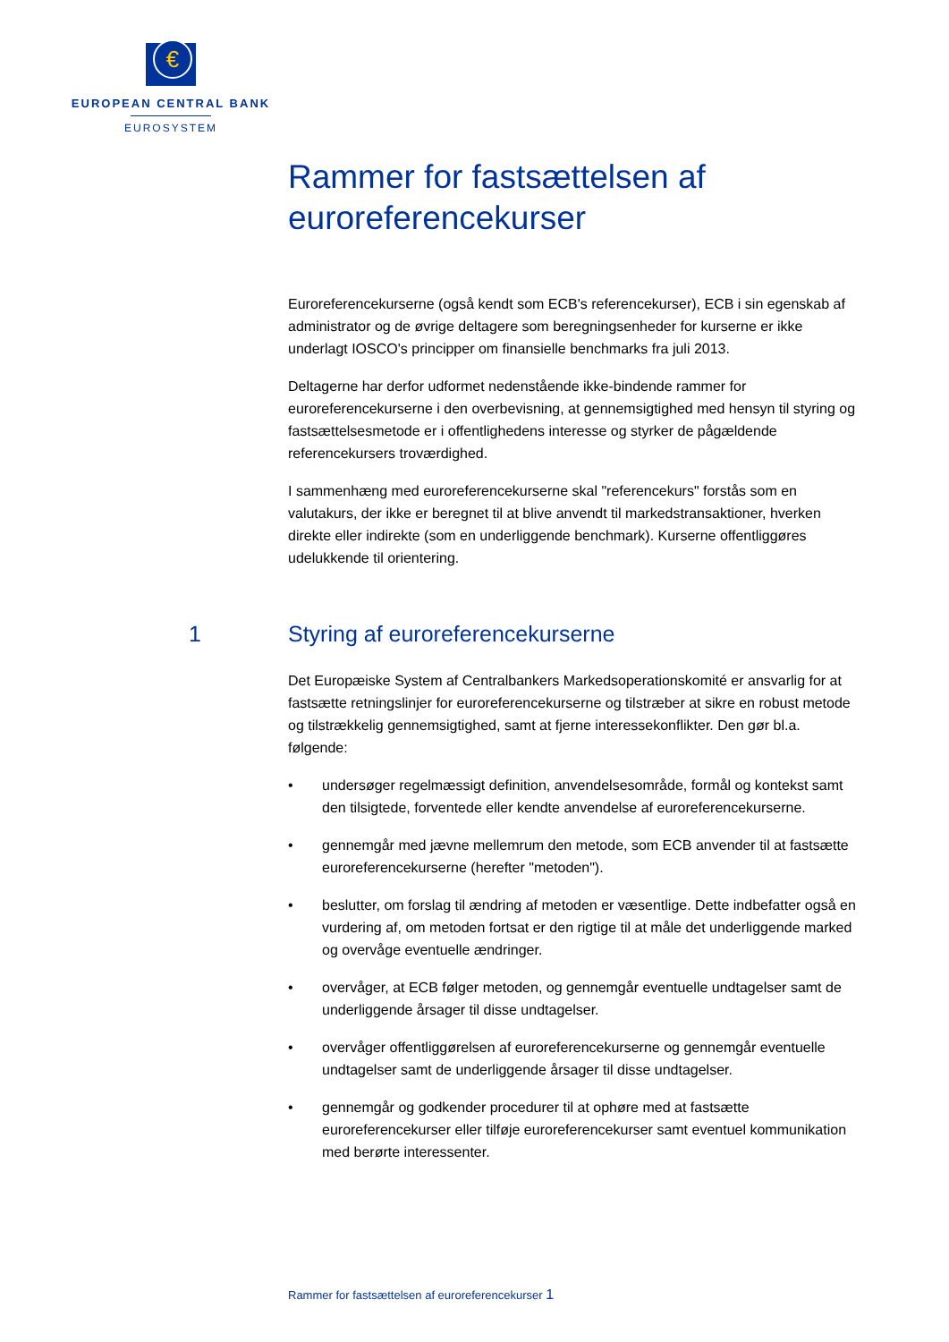€
EUROPEAN CENTRAL BANK
EUROSYSTEM
Rammer for fastsættelsen af euroreferencekurser
Euroreferencekurserne (også kendt som ECB's referencekurser), ECB i sin egenskab af administrator og de øvrige deltagere som beregningsenheder for kurserne er ikke underlagt IOSCO's principper om finansielle benchmarks fra juli 2013.
Deltagerne har derfor udformet nedenstående ikke-bindende rammer for euroreferencekurserne i den overbevisning, at gennemsigtighed med hensyn til styring og fastsættelsesmetode er i offentlighedens interesse og styrker de pågældende referencekursers troværdighed.
I sammenhæng med euroreferencekurserne skal "referencekurs" forstås som en valutakurs, der ikke er beregnet til at blive anvendt til markedstransaktioner, hverken direkte eller indirekte (som en underliggende benchmark). Kurserne offentliggøres udelukkende til orientering.
1 Styring af euroreferencekurserne
Det Europæiske System af Centralbankers Markedsoperationskomité er ansvarlig for at fastsætte retningslinjer for euroreferencekurserne og tilstræber at sikre en robust metode og tilstrækkelig gennemsigtighed, samt at fjerne interessekonflikter. Den gør bl.a. følgende:
• undersøger regelmæssigt definition, anvendelsesområde, formål og kontekst samt den tilsigtede, forventede eller kendte anvendelse af euroreferencekurserne.
• gennemgår med jævne mellemrum den metode, som ECB anvender til at fastsætte euroreferencekurserne (herefter "metoden").
• beslutter, om forslag til ændring af metoden er væsentlige. Dette indbefatter også en vurdering af, om metoden fortsat er den rigtige til at måle det underliggende marked og overvåge eventuelle ændringer.
• overvåger, at ECB følger metoden, og gennemgår eventuelle undtagelser samt de underliggende årsager til disse undtagelser.
• overvåger offentliggørelsen af euroreferencekurserne og gennemgår eventuelle undtagelser samt de underliggende årsager til disse undtagelser.
• gennemgår og godkender procedurer til at ophøre med at fastsætte euroreferencekurser eller tilføje euroreferencekurser samt eventuel kommunikation med berørte interessenter.
Rammer for fastsættelsen af euroreferencekurser 1